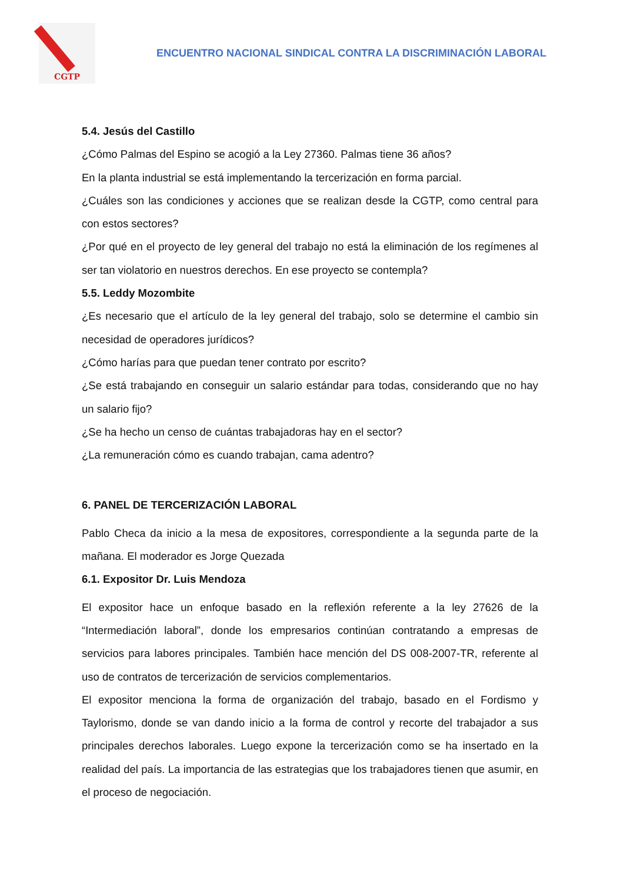CGTP
ENCUENTRO NACIONAL SINDICAL CONTRA LA DISCRIMINACIÓN LABORAL
5.4. Jesús del Castillo
¿Cómo Palmas del Espino se acogió a la Ley 27360. Palmas tiene 36 años?
En la planta industrial se está implementando la tercerización en forma parcial.
¿Cuáles son las condiciones y acciones que se realizan desde la CGTP, como central para con estos sectores?
¿Por qué en el proyecto de ley general del trabajo no está la eliminación de los regímenes al ser tan violatorio en nuestros derechos. En ese proyecto se contempla?
5.5. Leddy Mozombite
¿Es necesario que el artículo de la ley general del trabajo, solo se determine el cambio sin necesidad de operadores jurídicos?
¿Cómo harías para que puedan tener contrato por escrito?
¿Se está trabajando en conseguir un salario estándar para todas, considerando que no hay un salario fijo?
¿Se ha hecho un censo de cuántas trabajadoras hay en el sector?
¿La remuneración cómo es cuando trabajan, cama adentro?
6. PANEL DE TERCERIZACIÓN LABORAL
Pablo Checa da inicio a la mesa de expositores, correspondiente a la segunda parte de la mañana. El moderador es Jorge Quezada
6.1. Expositor Dr. Luis Mendoza
El expositor hace un enfoque basado en la reflexión referente a la ley 27626 de la “Intermediación laboral”, donde los empresarios continúan contratando a empresas de servicios para labores principales. También hace mención del DS 008-2007-TR, referente al uso de contratos de tercerización de servicios complementarios.
El expositor menciona la forma de organización del trabajo, basado en el Fordismo y Taylorismo, donde se van dando inicio a la forma de control y recorte del trabajador a sus principales derechos laborales. Luego expone la tercerización como se ha insertado en la realidad del país. La importancia de las estrategias que los trabajadores tienen que asumir, en el proceso de negociación.